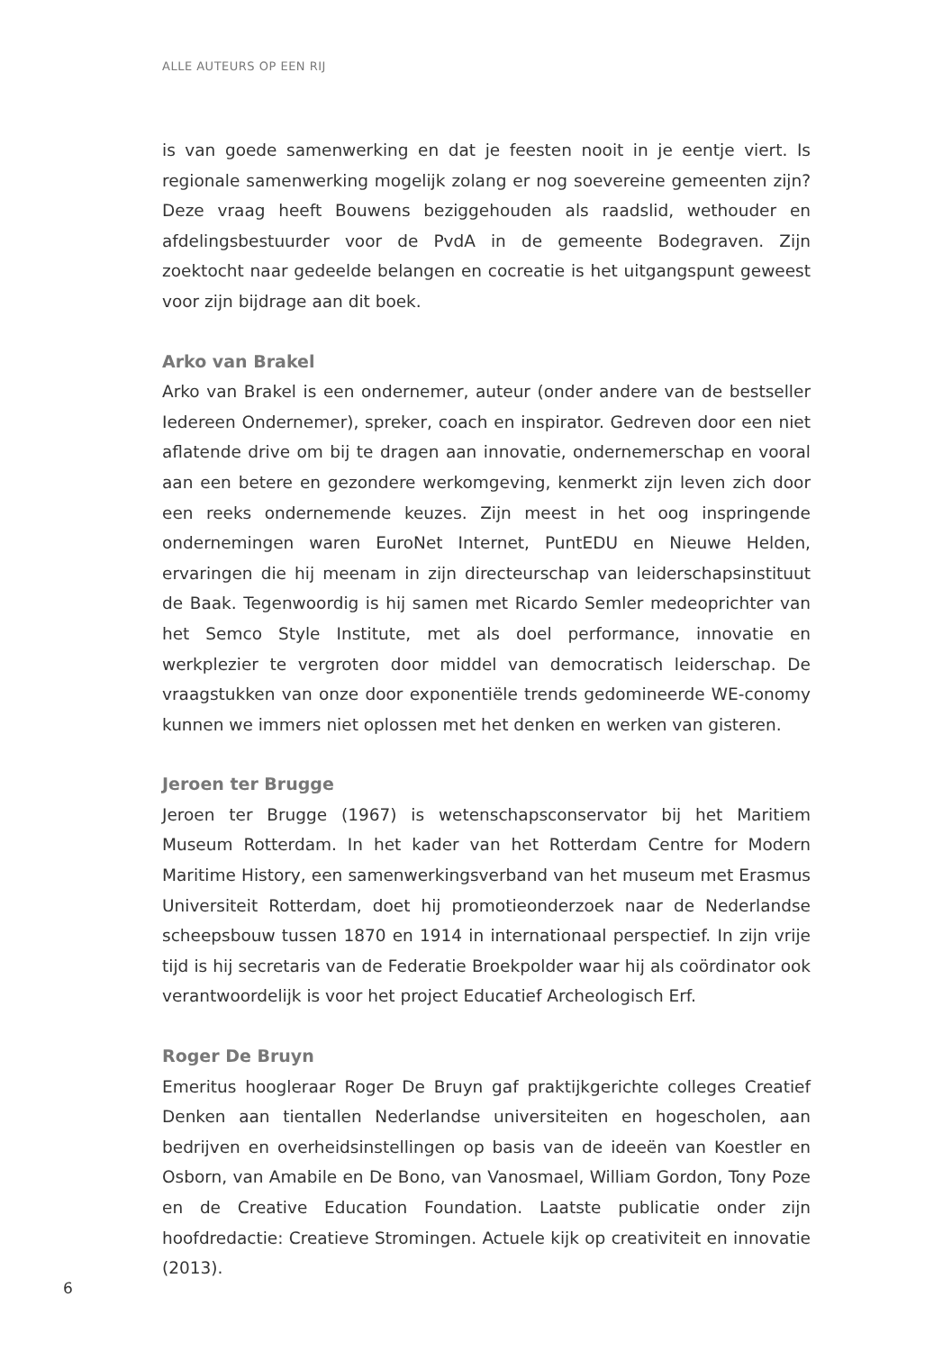ALLE AUTEURS OP EEN RIJ
is van goede samenwerking en dat je feesten nooit in je eentje viert. Is regionale samenwerking mogelijk zolang er nog soevereine gemeenten zijn? Deze vraag heeft Bouwens beziggehouden als raadslid, wethouder en afdelingsbestuurder voor de PvdA in de gemeente Bodegraven. Zijn zoektocht naar gedeelde belangen en cocreatie is het uitgangspunt geweest voor zijn bijdrage aan dit boek.
Arko van Brakel
Arko van Brakel is een ondernemer, auteur (onder andere van de bestseller Iedereen Ondernemer), spreker, coach en inspirator. Gedreven door een niet aflatende drive om bij te dragen aan innovatie, ondernemerschap en vooral aan een betere en gezondere werkomgeving, kenmerkt zijn leven zich door een reeks ondernemende keuzes. Zijn meest in het oog inspringende ondernemingen waren EuroNet Internet, PuntEDU en Nieuwe Helden, ervaringen die hij meenam in zijn directeurschap van leiderschapsinstituut de Baak. Tegenwoordig is hij samen met Ricardo Semler medeoprichter van het Semco Style Institute, met als doel performance, innovatie en werkplezier te vergroten door middel van democratisch leiderschap. De vraagstukken van onze door exponentiële trends gedomineerde WE-conomy kunnen we immers niet oplossen met het denken en werken van gisteren.
Jeroen ter Brugge
Jeroen ter Brugge (1967) is wetenschapsconservator bij het Maritiem Museum Rotterdam. In het kader van het Rotterdam Centre for Modern Maritime History, een samenwerkingsverband van het museum met Erasmus Universiteit Rotterdam, doet hij promotieonderzoek naar de Nederlandse scheepsbouw tussen 1870 en 1914 in internationaal perspectief. In zijn vrije tijd is hij secretaris van de Federatie Broekpolder waar hij als coördinator ook verantwoordelijk is voor het project Educatief Archeologisch Erf.
Roger De Bruyn
Emeritus hoogleraar Roger De Bruyn gaf praktijkgerichte colleges Creatief Denken aan tientallen Nederlandse universiteiten en hogescholen, aan bedrijven en overheidsinstellingen op basis van de ideeën van Koestler en Osborn, van Amabile en De Bono, van Vanosmael, William Gordon, Tony Poze en de Creative Education Foundation. Laatste publicatie onder zijn hoofdredactie: Creatieve Stromingen. Actuele kijk op creativiteit en innovatie (2013).
6